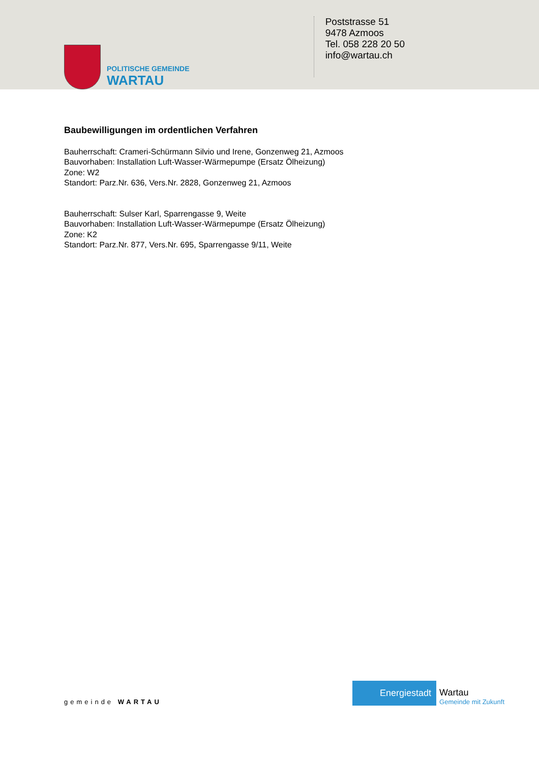POLITISCHE GEMEINDE
WARTAU
Poststrasse 51
9478 Azmoos
Tel. 058 228 20 50
info@wartau.ch
Baubewilligungen im ordentlichen Verfahren
Bauherrschaft: Crameri-Schürmann Silvio und Irene, Gonzenweg 21, Azmoos
Bauvorhaben: Installation Luft-Wasser-Wärmepumpe (Ersatz Ölheizung)
Zone: W2
Standort: Parz.Nr. 636, Vers.Nr. 2828, Gonzenweg 21, Azmoos
Bauherrschaft: Sulser Karl, Sparrengasse 9, Weite
Bauvorhaben: Installation Luft-Wasser-Wärmepumpe (Ersatz Ölheizung)
Zone: K2
Standort: Parz.Nr. 877, Vers.Nr. 695, Sparrengasse 9/11, Weite
gemeinde WARTAU
Energiestadt
Wartau
Gemeinde mit Zukunft